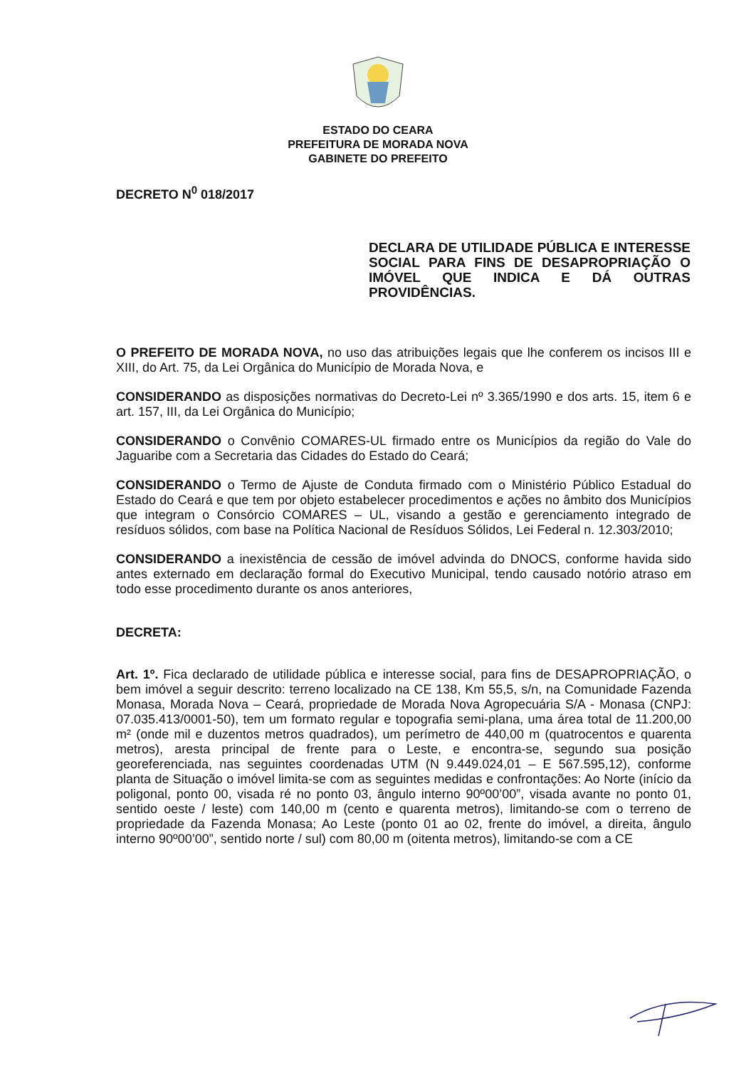ESTADO DO CEARA
PREFEITURA DE MORADA NOVA
GABINETE DO PREFEITO
DECRETO N<sup>0</sup> 018/2017
DECLARA DE UTILIDADE PÚBLICA E INTERESSE SOCIAL PARA FINS DE DESAPROPRIAÇÃO O IMÓVEL QUE INDICA E DÁ OUTRAS PROVIDÊNCIAS.
O PREFEITO DE MORADA NOVA, no uso das atribuições legais que lhe conferem os incisos III e XIII, do Art. 75, da Lei Orgânica do Município de Morada Nova, e
CONSIDERANDO as disposições normativas do Decreto-Lei nº 3.365/1990 e dos arts. 15, item 6 e art. 157, III, da Lei Orgânica do Município;
CONSIDERANDO o Convênio COMARES-UL firmado entre os Municípios da região do Vale do Jaguaribe com a Secretaria das Cidades do Estado do Ceará;
CONSIDERANDO o Termo de Ajuste de Conduta firmado com o Ministério Público Estadual do Estado do Ceará e que tem por objeto estabelecer procedimentos e ações no âmbito dos Municípios que integram o Consórcio COMARES – UL, visando a gestão e gerenciamento integrado de resíduos sólidos, com base na Política Nacional de Resíduos Sólidos, Lei Federal n. 12.303/2010;
CONSIDERANDO a inexistência de cessão de imóvel advinda do DNOCS, conforme havida sido antes externado em declaração formal do Executivo Municipal, tendo causado notório atraso em todo esse procedimento durante os anos anteriores,
DECRETA:
Art. 1º. Fica declarado de utilidade pública e interesse social, para fins de DESAPROPRIAÇÃO, o bem imóvel a seguir descrito: terreno localizado na CE 138, Km 55,5, s/n, na Comunidade Fazenda Monasa, Morada Nova – Ceará, propriedade de Morada Nova Agropecuária S/A - Monasa (CNPJ: 07.035.413/0001-50), tem um formato regular e topografia semi-plana, uma área total de 11.200,00 m² (onde mil e duzentos metros quadrados), um perímetro de 440,00 m (quatrocentos e quarenta metros), aresta principal de frente para o Leste, e encontra-se, segundo sua posição georeferenciada, nas seguintes coordenadas UTM (N 9.449.024,01 – E 567.595,12), conforme planta de Situação o imóvel limita-se com as seguintes medidas e confrontações: Ao Norte (início da poligonal, ponto 00, visada ré no ponto 03, ângulo interno 90º00’00”, visada avante no ponto 01, sentido oeste / leste) com 140,00 m (cento e quarenta metros), limitando-se com o terreno de propriedade da Fazenda Monasa; Ao Leste (ponto 01 ao 02, frente do imóvel, a direita, ângulo interno 90º00’00”, sentido norte / sul) com 80,00 m (oitenta metros), limitando-se com a CE